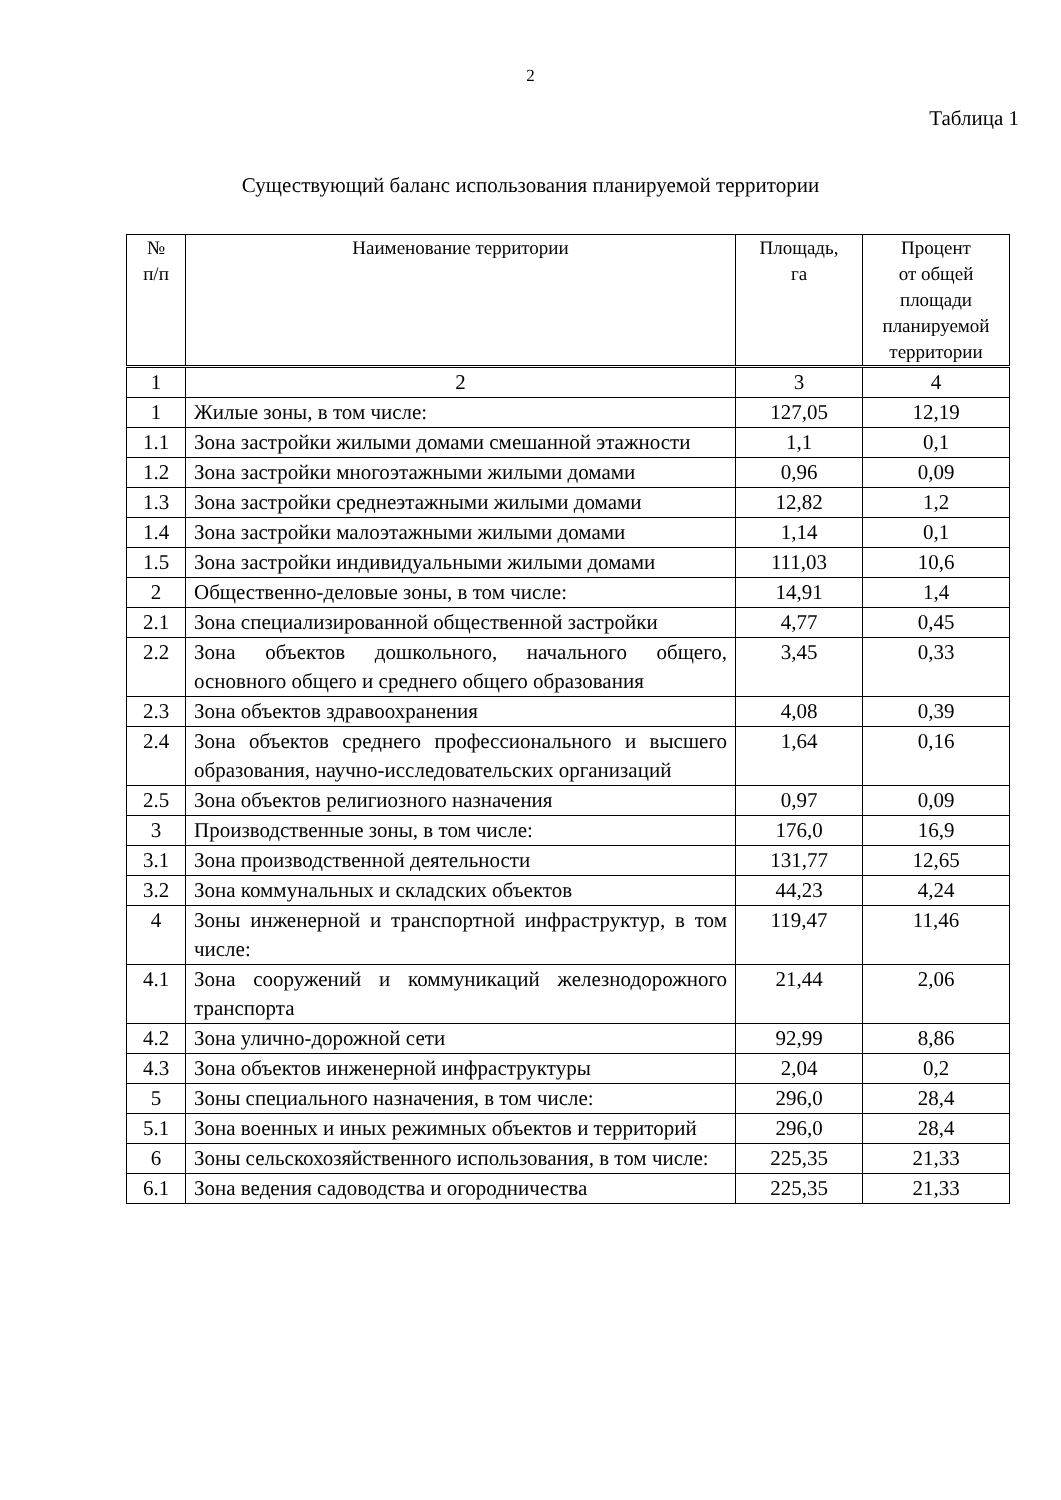2
Таблица 1
Существующий баланс использования планируемой территории
| № п/п | Наименование территории | Площадь, га | Процент от общей площади планируемой территории |
| --- | --- | --- | --- |
| 1 | 2 | 3 | 4 |
| 1 | Жилые зоны, в том числе: | 127,05 | 12,19 |
| 1.1 | Зона застройки жилыми домами смешанной этажности | 1,1 | 0,1 |
| 1.2 | Зона застройки многоэтажными жилыми домами | 0,96 | 0,09 |
| 1.3 | Зона застройки среднеэтажными жилыми домами | 12,82 | 1,2 |
| 1.4 | Зона застройки малоэтажными жилыми домами | 1,14 | 0,1 |
| 1.5 | Зона застройки индивидуальными жилыми домами | 111,03 | 10,6 |
| 2 | Общественно-деловые зоны, в том числе: | 14,91 | 1,4 |
| 2.1 | Зона специализированной общественной застройки | 4,77 | 0,45 |
| 2.2 | Зона объектов дошкольного, начального общего, основного общего и среднего общего образования | 3,45 | 0,33 |
| 2.3 | Зона объектов здравоохранения | 4,08 | 0,39 |
| 2.4 | Зона объектов среднего профессионального и высшего образования, научно-исследовательских организаций | 1,64 | 0,16 |
| 2.5 | Зона объектов религиозного назначения | 0,97 | 0,09 |
| 3 | Производственные зоны, в том числе: | 176,0 | 16,9 |
| 3.1 | Зона производственной деятельности | 131,77 | 12,65 |
| 3.2 | Зона коммунальных и складских объектов | 44,23 | 4,24 |
| 4 | Зоны инженерной и транспортной инфраструктур, в том числе: | 119,47 | 11,46 |
| 4.1 | Зона сооружений и коммуникаций железнодорожного транспорта | 21,44 | 2,06 |
| 4.2 | Зона улично-дорожной сети | 92,99 | 8,86 |
| 4.3 | Зона объектов инженерной инфраструктуры | 2,04 | 0,2 |
| 5 | Зоны специального назначения, в том числе: | 296,0 | 28,4 |
| 5.1 | Зона военных и иных режимных объектов и территорий | 296,0 | 28,4 |
| 6 | Зоны сельскохозяйственного использования, в том числе: | 225,35 | 21,33 |
| 6.1 | Зона ведения садоводства и огородничества | 225,35 | 21,33 |